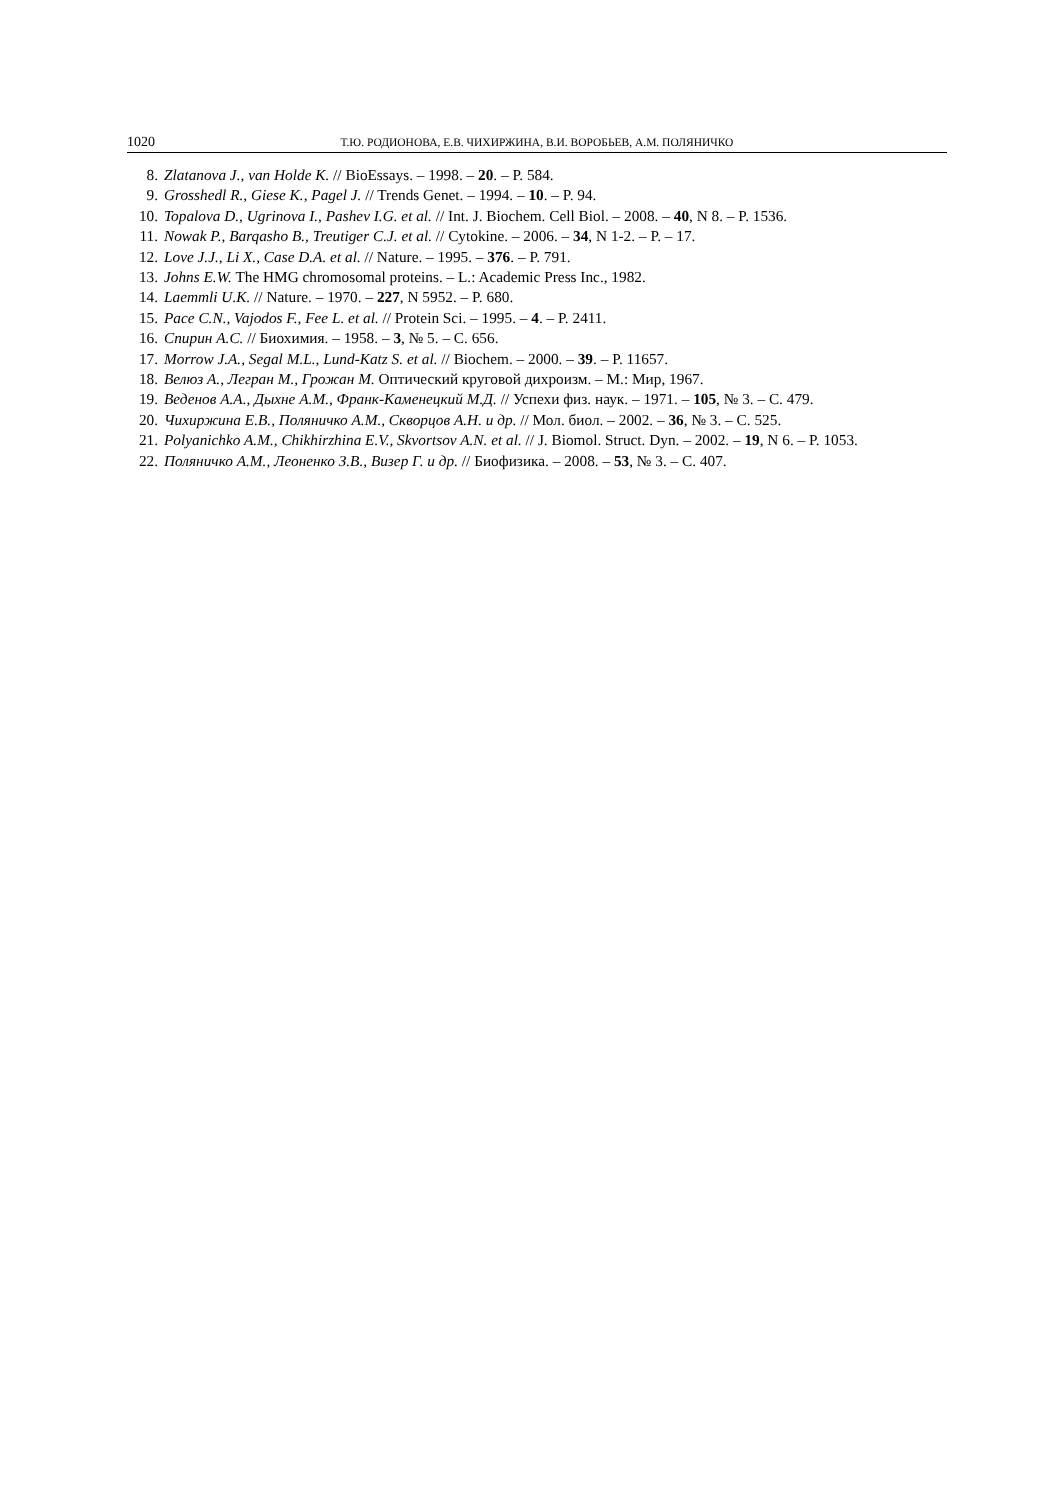1020 Т.Ю. РОДИОНОВА, Е.В. ЧИХИРЖИНА, В.И. ВОРОБЬЕВ, А.М. ПОЛЯНИЧКО
8. Zlatanova J., van Holde K. // BioEssays. – 1998. – 20. – P. 584.
9. Grosshedl R., Giese K., Pagel J. // Trends Genet. – 1994. – 10. – P. 94.
10. Topalova D., Ugrinova I., Pashev I.G. et al. // Int. J. Biochem. Cell Biol. – 2008. – 40, N 8. – P. 1536.
11. Nowak P., Barqasho B., Treutiger C.J. et al. // Cytokine. – 2006. – 34, N 1-2. – P. – 17.
12. Love J.J., Li X., Case D.A. et al. // Nature. – 1995. – 376. – P. 791.
13. Johns E.W. The HMG chromosomal proteins. – L.: Academic Press Inc., 1982.
14. Laemmli U.K. // Nature. – 1970. – 227, N 5952. – P. 680.
15. Pace C.N., Vajodos F., Fee L. et al. // Protein Sci. – 1995. – 4. – P. 2411.
16. Спирин А.С. // Биохимия. – 1958. – 3, № 5. – С. 656.
17. Morrow J.A., Segal M.L., Lund-Katz S. et al. // Biochem. – 2000. – 39. – P. 11657.
18. Велюз А., Легран М., Грожан М. Оптический круговой дихроизм. – М.: Мир, 1967.
19. Веденов А.А., Дыхне А.М., Франк-Каменецкий М.Д. // Успехи физ. наук. – 1971. – 105, № 3. – С. 479.
20. Чихиржина Е.В., Поляничко А.М., Скворцов А.Н. и др. // Мол. биол. – 2002. – 36, № 3. – С. 525.
21. Polyanichko A.M., Chikhirzhina E.V., Skvortsov A.N. et al. // J. Biomol. Struct. Dyn. – 2002. – 19, N 6. – P. 1053.
22. Поляничко А.М., Леоненко З.В., Визер Г. и др. // Биофизика. – 2008. – 53, № 3. – С. 407.